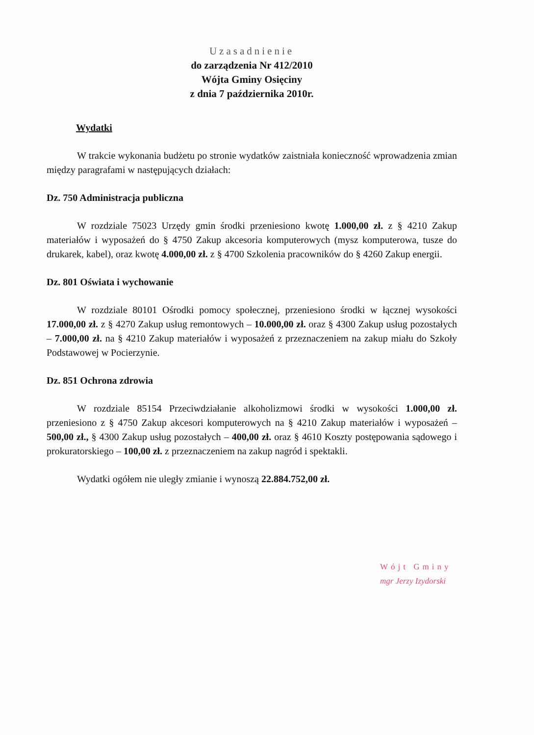Uzasadnienie
do zarządzenia Nr 412/2010
Wójta Gminy Osięciny
z dnia 7 października 2010r.
Wydatki
W trakcie wykonania budżetu po stronie wydatków zaistniała konieczność wprowadzenia zmian między paragrafami w następujących działach:
Dz. 750 Administracja publiczna
W rozdziale 75023 Urzędy gmin środki przeniesiono kwotę 1.000,00 zł. z § 4210 Zakup materiałów i wyposażeń do § 4750 Zakup akcesoria komputerowych (mysz komputerowa, tusze do drukarek, kabel), oraz kwotę 4.000,00 zł. z § 4700 Szkolenia pracowników do § 4260 Zakup energii.
Dz. 801 Oświata i wychowanie
W rozdziale 80101 Ośrodki pomocy społecznej, przeniesiono środki w łącznej wysokości 17.000,00 zł. z § 4270 Zakup usług remontowych – 10.000,00 zł. oraz § 4300 Zakup usług pozostałych – 7.000,00 zł. na § 4210 Zakup materiałów i wyposażeń z przeznaczeniem na zakup miału do Szkoły Podstawowej w Pocierzynie.
Dz. 851 Ochrona zdrowia
W rozdziale 85154 Przeciwdziałanie alkoholizmowi środki w wysokości 1.000,00 zł. przeniesiono z § 4750 Zakup akcesori komputerowych na § 4210 Zakup materiałów i wyposażeń – 500,00 zł., § 4300 Zakup usług pozostałych – 400,00 zł. oraz § 4610 Koszty postępowania sądowego i prokuratorskiego – 100,00 zł. z przeznaczeniem na zakup nagród i spektakli.
Wydatki ogółem nie uległy zmianie i wynoszą 22.884.752,00 zł.
Wójt Gminy
mgr Jerzy Izydorski